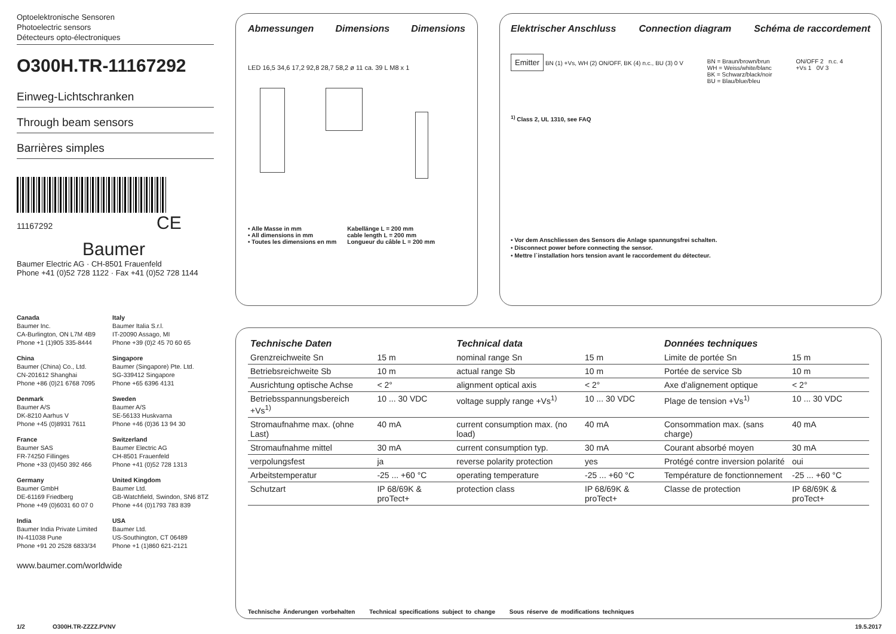Optoelektronische Sensoren
Photoelectric sensors
Détecteurs opto-électroniques
O300H.TR-11167292
Einweg-Lichtschranken
Through beam sensors
Barrières simples
11167292 CE
Baumer
Baumer Electric AG · CH-8501 Frauenfeld
Phone +41 (0)52 728 1122 · Fax +41 (0)52 728 1144
Canada
Baumer Inc.
CA-Burlington, ON L7M 4B9
Phone +1 (1)905 335-8444
Italy
Baumer Italia S.r.l.
IT-20090 Assago, MI
Phone +39 (0)2 45 70 60 65
China
Baumer (China) Co., Ltd.
CN-201612 Shanghai
Phone +86 (0)21 6768 7095
Singapore
Baumer (Singapore) Pte. Ltd.
SG-339412 Singapore
Phone +65 6396 4131
Denmark
Baumer A/S
DK-8210 Aarhus V
Phone +45 (0)8931 7611
Sweden
Baumer A/S
SE-56133 Huskvarna
Phone +46 (0)36 13 94 30
France
Baumer SAS
FR-74250 Fillinges
Phone +33 (0)450 392 466
Switzerland
Baumer Electric AG
CH-8501 Frauenfeld
Phone +41 (0)52 728 1313
Germany
Baumer GmbH
DE-61169 Friedberg
Phone +49 (0)6031 60 07 0
United Kingdom
Baumer Ltd.
GB-Watchfield, Swindon, SN6 8TZ
Phone +44 (0)1793 783 839
India
Baumer India Private Limited
IN-411038 Pune
Phone +91 20 2528 6833/34
USA
Baumer Ltd.
US-Southington, CT 06489
Phone +1 (1)860 621-2121
www.baumer.com/worldwide
Abmessungen Dimensions Dimensions
LED 16,5 34,6 17,2 92,8 28,7 58,2 ø 11 ca. 39 L M8 x 1
• Alle Masse in mm
• All dimensions in mm
• Toutes les dimensions en mm
Kabellänge L = 200 mm
cable length L = 200 mm
Longueur du câble L = 200 mm
Elektrischer Anschluss Connection diagram Schéma de raccordement
Emitter BN (1) +Vs, WH (2) ON/OFF, BK (4) n.c., BU (3) 0 V
BN = Braun/brown/brun
WH = Weiss/white/blanc
BK = Schwarz/black/noir
BU = Blau/blue/bleu
ON/OFF 2 n.c. 4
+Vs 1 0V 3
<sup>1)</sup> Class 2, UL 1310, see FAQ
• Vor dem Anschliessen des Sensors die Anlage spannungsfrei schalten.
• Disconnect power before connecting the sensor.
• Mettre l`installation hors tension avant le raccordement du détecteur.
| Technische Daten | | Technical data | | Données techniques | |
| Grenzreichweite Sn | 15 m | nominal range Sn | 15 m | Limite de portée Sn | 15 m |
| Betriebsreichweite Sb | 10 m | actual range Sb | 10 m | Portée de service Sb | 10 m |
| Ausrichtung optische Achse | < 2° | alignment optical axis | < 2° | Axe d'alignement optique | < 2° |
| Betriebsspannungsbereich +Vs<sup>1)</sup> | 10 ... 30 VDC | voltage supply range +Vs<sup>1)</sup> | 10 ... 30 VDC | Plage de tension +Vs<sup>1)</sup> | 10 ... 30 VDC |
| Stromaufnahme max. (ohne Last) | 40 mA | current consumption max. (no load) | 40 mA | Consommation max. (sans charge) | 40 mA |
| Stromaufnahme mittel | 30 mA | current consumption typ. | 30 mA | Courant absorbé moyen | 30 mA |
| verpolungsfest | ja | reverse polarity protection | yes | Protégé contre inversion polarité | oui |
| Arbeitstemperatur | -25 ... +60 °C | operating temperature | -25 ... +60 °C | Température de fonctionnement | -25 ... +60 °C |
| Schutzart | IP 68/69K & proTect+ | protection class | IP 68/69K & proTect+ | Classe de protection | IP 68/69K & proTect+ |
Technische Änderungen vorbehalten Technical specifications subject to change Sous réserve de modifications techniques
1/2 O300H.TR-ZZZZ.PVNV 19.5.2017